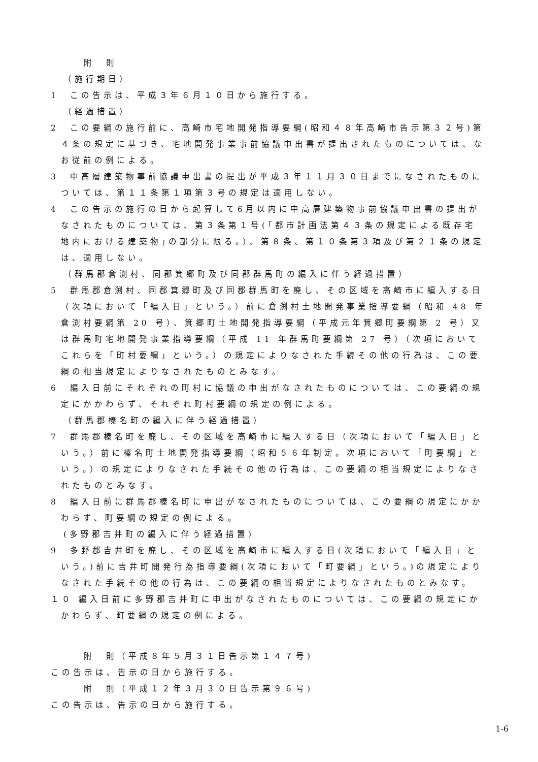附　則
（施行期日）
1　この告示は、平成３年６月１０日から施行する。
（経過措置）
2　この要綱の施行前に、高崎市宅地開発指導要綱(昭和４８年高崎市告示第３２号)第４条の規定に基づき、宅地開発事業事前協議申出書が提出されたものについては、なお従前の例による。
3　中高層建築物事前協議申出書の提出が平成３年１１月３０日までになされたものについては、第１１条第１項第３号の規定は適用しない。
4　この告示の施行の日から起算して6月以内に中高層建築物事前協議申出書の提出がなされたものについては、第３条第１号(｢都市計画法第４３条の規定による既存宅地内における建築物｣の部分に限る。）、第８条、第１０条第３項及び第２１条の規定は、適用しない。
（群馬郡倉渕村、同郡箕郷町及び同郡群馬町の編入に伴う経過措置）
5　群馬郡倉渕村、同郡箕郷町及び同郡群馬町を廃し、その区域を高崎市に編入する日（次項において「編入日」という。）前に倉渕村土地開発事業指導要綱（昭和 48 年倉渕村要綱第 20 号）、箕郷町土地開発指導要綱（平成元年箕郷町要綱第 2 号）又は群馬町宅地開発事業指導要綱（平成 11 年群馬町要綱第 27 号）（次項においてこれらを「町村要綱」という。）の規定によりなされた手続その他の行為は、この要綱の相当規定によりなされたものとみなす。
6　編入日前にそれぞれの町村に協議の申出がなされたものについては、この要綱の規定にかかわらず、それぞれ町村要綱の規定の例による。
（群馬郡榛名町の編入に伴う経過措置）
7　群馬郡榛名町を廃し、その区域を高崎市に編入する日（次項において「編入日」という。）前に榛名町土地開発指導要綱（昭和５６年制定。次項において「町要綱」という。）の規定によりなされた手続その他の行為は、この要綱の相当規定によりなされたものとみなす。
8　編入日前に群馬郡榛名町に申出がなされたものについては、この要綱の規定にかかわらず、町要綱の規定の例による。
(多野郡吉井町の編入に伴う経過措置)
9　多野郡吉井町を廃し、その区域を高崎市に編入する日(次項において「編入日」という。)前に吉井町開発行為指導要綱(次項において「町要綱」という。)の規定によりなされた手続その他の行為は、この要綱の相当規定によりなされたものとみなす。
１０ 編入日前に多野郡吉井町に申出がなされたものについては、この要綱の規定にかかわらず、町要綱の規定の例による。
附　則（平成８年５月３１日告示第１４７号)
この告示は、告示の日から施行する。
附　則（平成１２年３月３０日告示第９６号)
この告示は、告示の日から施行する。
1-6